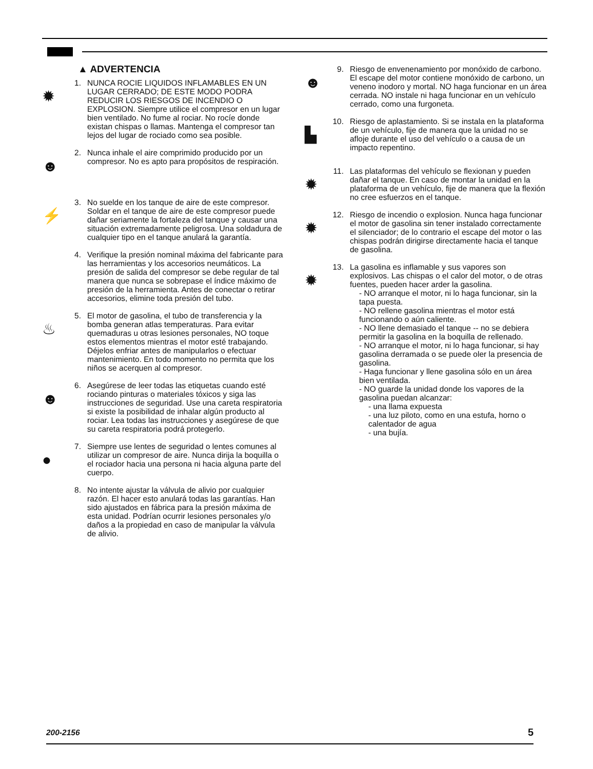▲ ADVERTENCIA
✹
1. NUNCA ROCIE LIQUIDOS INFLAMABLES EN UN LUGAR CERRADO; DE ESTE MODO PODRA REDUCIR LOS RIESGOS DE INCENDIO O EXPLOSION. Siempre utilice el compresor en un lugar bien ventilado. No fume al rociar. No rocíe donde existan chispas o llamas. Mantenga el compresor tan lejos del lugar de rociado como sea posible.
☻
2. Nunca inhale el aire comprimido producido por un compresor. No es apto para propósitos de respiración.
⚡
3. No suelde en los tanque de aire de este compresor. Soldar en el tanque de aire de este compresor puede dañar seriamente la fortaleza del tanque y causar una situación extremadamente peligrosa. Una soldadura de cualquier tipo en el tanque anulará la garantía.
4. Verifique la presión nominal máxima del fabricante para las herramientas y los accesorios neumáticos. La presión de salida del compresor se debe regular de tal manera que nunca se sobrepase el índice máximo de presión de la herramienta. Antes de conectar o retirar accesorios, elimine toda presión del tubo.
♨
5. El motor de gasolina, el tubo de transferencia y la bomba generan atlas temperaturas. Para evitar quemaduras u otras lesiones personales, NO toque estos elementos mientras el motor esté trabajando. Déjelos enfriar antes de manipularlos o efectuar mantenimiento. En todo momento no permita que los niños se acerquen al compresor.
☻
6. Asegúrese de leer todas las etiquetas cuando esté rociando pinturas o materiales tóxicos y siga las instrucciones de seguridad. Use una careta respiratoria si existe la posibilidad de inhalar algún producto al rociar. Lea todas las instrucciones y asegúrese de que su careta respiratoria podrá protegerlo.
●
7. Siempre use lentes de seguridad o lentes comunes al utilizar un compresor de aire. Nunca dirija la boquilla o el rociador hacia una persona ni hacia alguna parte del cuerpo.
8. No intente ajustar la válvula de alivio por cualquier razón. El hacer esto anulará todas las garantías. Han sido ajustados en fábrica para la presión máxima de esta unidad. Podrían ocurrir lesiones personales y/o daños a la propiedad en caso de manipular la válvula de alivio.
☻
9. Riesgo de envenenamiento por monóxido de carbono. El escape del motor contiene monóxido de carbono, un veneno inodoro y mortal. NO haga funcionar en un área cerrada. NO instale ni haga funcionar en un vehículo cerrado, como una furgoneta.
▙
10.
Riesgo de aplastamiento. Si se instala en la plataforma de un vehículo, fije de manera que la unidad no se afloje durante el uso del vehículo o a causa de un impacto repentino.
✹
11.
Las plataformas del vehículo se flexionan y pueden dañar el tanque. En caso de montar la unidad en la plataforma de un vehículo, fije de manera que la flexión no cree esfuerzos en el tanque.
✹
12.
Riesgo de incendio o explosion. Nunca haga funcionar el motor de gasolina sin tener instalado correctamente el silenciador; de lo contrario el escape del motor o las chispas podrán dirigirse directamente hacia el tanque de gasolina.
✹
13.
La gasolina es inflamable y sus vapores son explosivos. Las chispas o el calor del motor, o de otras fuentes, pueden hacer arder la gasolina.
- NO arranque el motor, ni lo haga funcionar, sin la tapa puesta.
- NO rellene gasolina mientras el motor está funcionando o aún caliente.
- NO llene demasiado el tanque -- no se debiera permitir la gasolina en la boquilla de rellenado.
- NO arranque el motor, ni lo haga funcionar, si hay gasolina derramada o se puede oler la presencia de gasolina.
- Haga funcionar y llene gasolina sólo en un área bien ventilada.
- NO guarde la unidad donde los vapores de la gasolina puedan alcanzar:
- una llama expuesta
- una luz piloto, como en una estufa, horno o calentador de agua
- una bujía.
200-2156 5